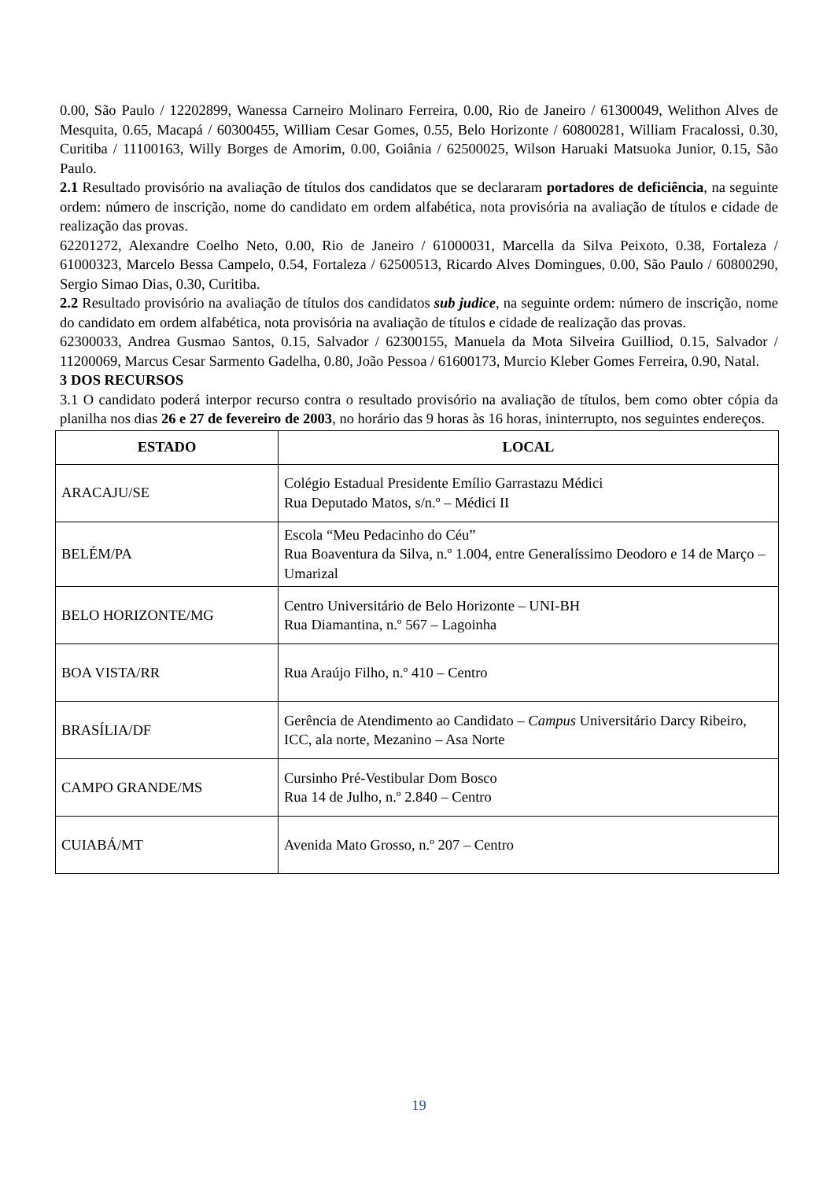0.00, São Paulo / 12202899, Wanessa Carneiro Molinaro Ferreira, 0.00, Rio de Janeiro / 61300049, Welithon Alves de Mesquita, 0.65, Macapá / 60300455, William Cesar Gomes, 0.55, Belo Horizonte / 60800281, William Fracalossi, 0.30, Curitiba / 11100163, Willy Borges de Amorim, 0.00, Goiânia / 62500025, Wilson Haruaki Matsuoka Junior, 0.15, São Paulo.
2.1 Resultado provisório na avaliação de títulos dos candidatos que se declararam portadores de deficiência, na seguinte ordem: número de inscrição, nome do candidato em ordem alfabética, nota provisória na avaliação de títulos e cidade de realização das provas.
62201272, Alexandre Coelho Neto, 0.00, Rio de Janeiro / 61000031, Marcella da Silva Peixoto, 0.38, Fortaleza / 61000323, Marcelo Bessa Campelo, 0.54, Fortaleza / 62500513, Ricardo Alves Domingues, 0.00, São Paulo / 60800290, Sergio Simao Dias, 0.30, Curitiba.
2.2 Resultado provisório na avaliação de títulos dos candidatos sub judice, na seguinte ordem: número de inscrição, nome do candidato em ordem alfabética, nota provisória na avaliação de títulos e cidade de realização das provas.
62300033, Andrea Gusmao Santos, 0.15, Salvador / 62300155, Manuela da Mota Silveira Guilliod, 0.15, Salvador / 11200069, Marcus Cesar Sarmento Gadelha, 0.80, João Pessoa / 61600173, Murcio Kleber Gomes Ferreira, 0.90, Natal.
3 DOS RECURSOS
3.1 O candidato poderá interpor recurso contra o resultado provisório na avaliação de títulos, bem como obter cópia da planilha nos dias 26 e 27 de fevereiro de 2003, no horário das 9 horas às 16 horas, ininterrupto, nos seguintes endereços.
| ESTADO | LOCAL |
| --- | --- |
| ARACAJU/SE | Colégio Estadual Presidente Emílio Garrastazu Médici Rua Deputado Matos, s/n.º – Médici II |
| BELÉM/PA | Escola “Meu Pedacinho do Céu” Rua Boaventura da Silva, n.º 1.004, entre Generalíssimo Deodoro e 14 de Março – Umarizal |
| BELO HORIZONTE/MG | Centro Universitário de Belo Horizonte – UNI-BH Rua Diamantina, n.º 567 – Lagoinha |
| BOA VISTA/RR | Rua Araújo Filho, n.º 410 – Centro |
| BRASÍLIA/DF | Gerência de Atendimento ao Candidato – Campus Universitário Darcy Ribeiro, ICC, ala norte, Mezanino – Asa Norte |
| CAMPO GRANDE/MS | Cursinho Pré-Vestibular Dom Bosco Rua 14 de Julho, n.º 2.840 – Centro |
| CUIABÁ/MT | Avenida Mato Grosso, n.º 207 – Centro |
19